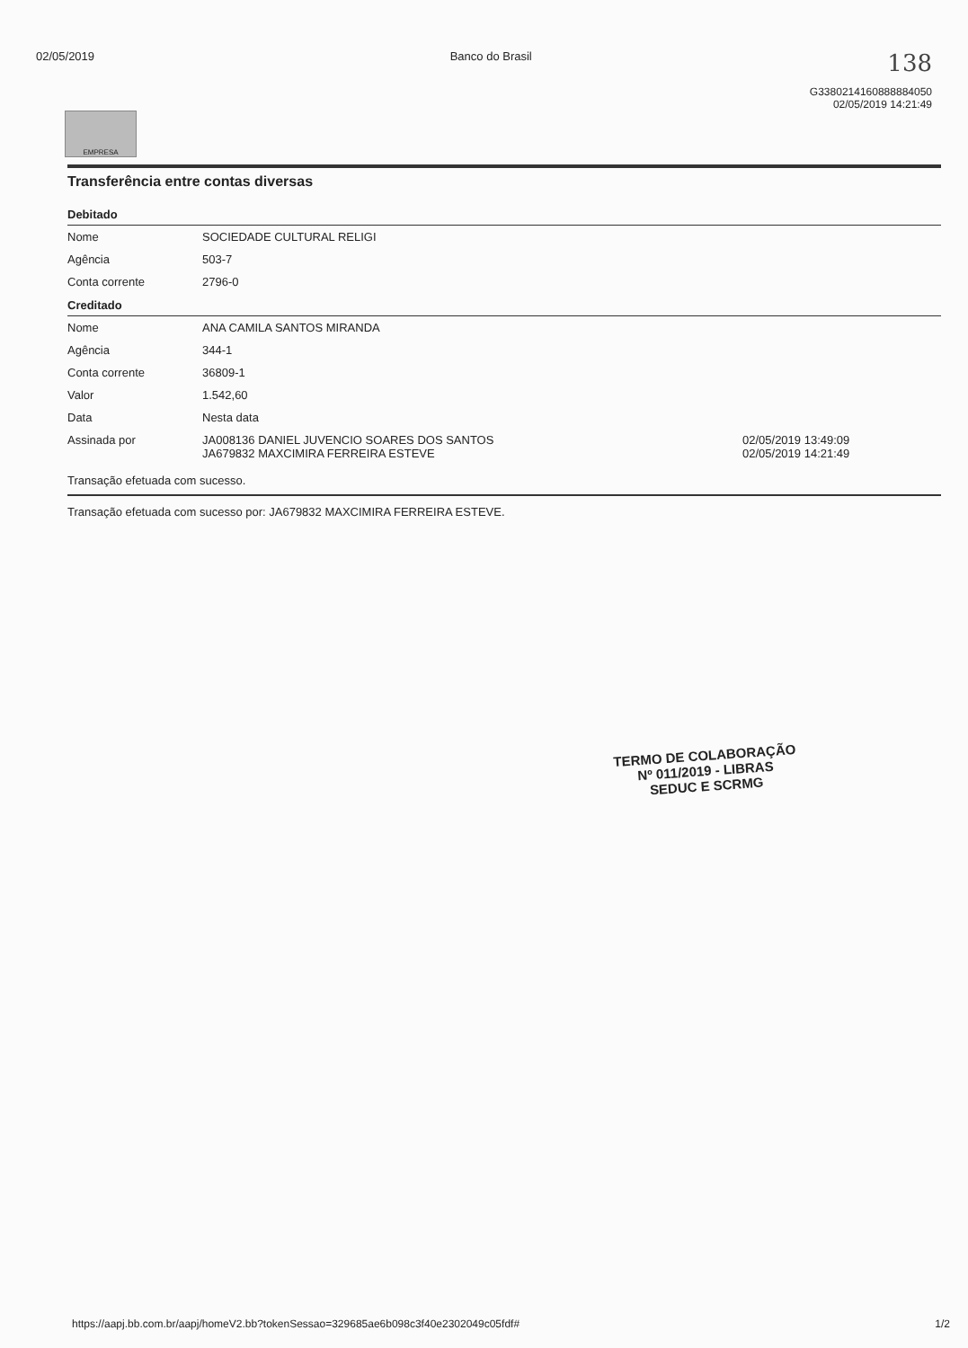02/05/2019 Banco do Brasil 138
G3380214160888884050
02/05/2019 14:21:49
EMPRESA
Transferência entre contas diversas
| Debitado | | |
| --- | --- | --- |
| Nome | SOCIEDADE CULTURAL RELIGI | |
| Agência | 503-7 | |
| Conta corrente | 2796-0 | |
| Creditado | | |
| Nome | ANA CAMILA SANTOS MIRANDA | |
| Agência | 344-1 | |
| Conta corrente | 36809-1 | |
| Valor | 1.542,60 | |
| Data | Nesta data | |
| Assinada por | JA008136 DANIEL JUVENCIO SOARES DOS SANTOS JA679832 MAXCIMIRA FERREIRA ESTEVE | 02/05/2019 13:49:09 02/05/2019 14:21:49 |
Transação efetuada com sucesso.
Transação efetuada com sucesso por: JA679832 MAXCIMIRA FERREIRA ESTEVE.
TERMO DE COLABORAÇÃO
Nº 011/2019 - LIBRAS
SEDUC E SCRMG
https://aapj.bb.com.br/aapj/homeV2.bb?tokenSessao=329685ae6b098c3f40e2302049c05fdf# 1/2